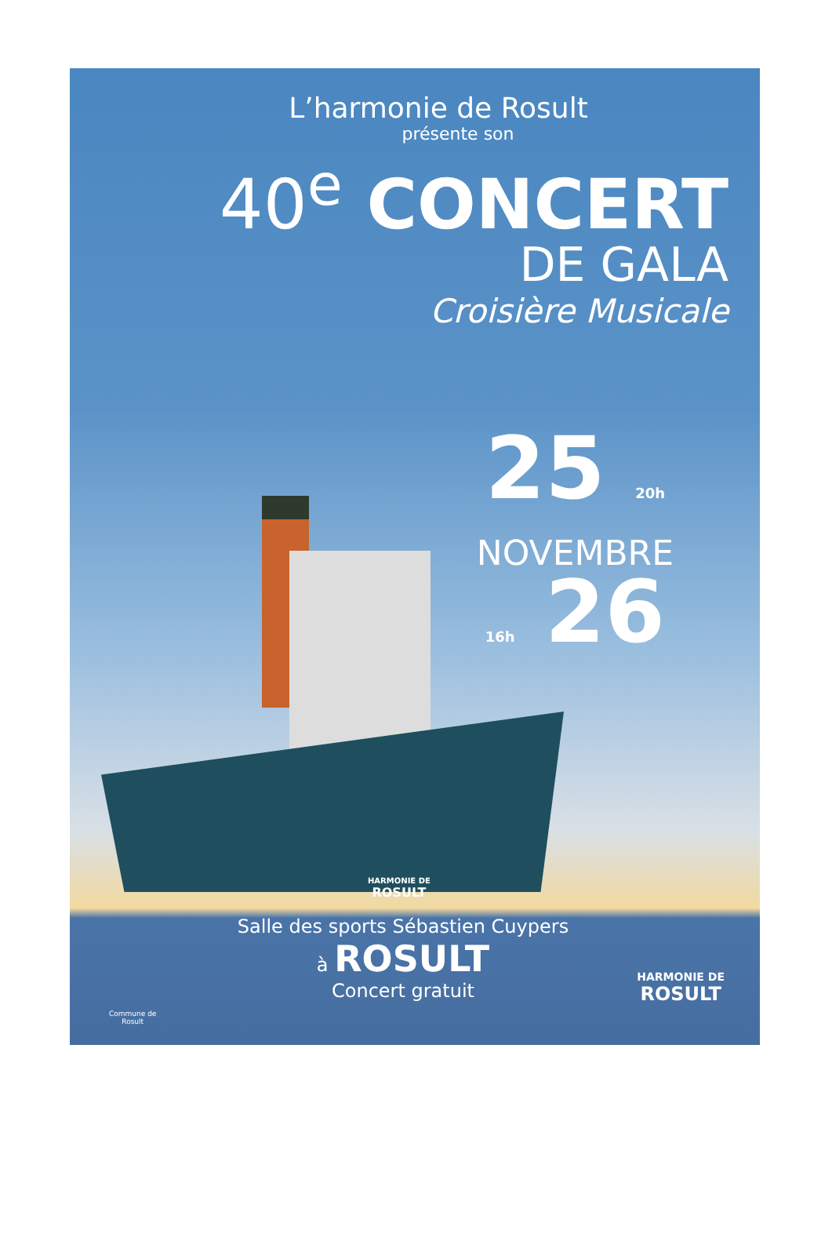L’harmonie de Rosult
présente son
40<sup>e</sup> CONCERT
DE GALA
Croisière Musicale
25 20h
NOVEMBRE
16h 26
HARMONIE DE
ROSULT
Salle des sports Sébastien Cuypers
à ROSULT
Concert gratuit
Commune de
Rosult
HARMONIE DE
ROSULT